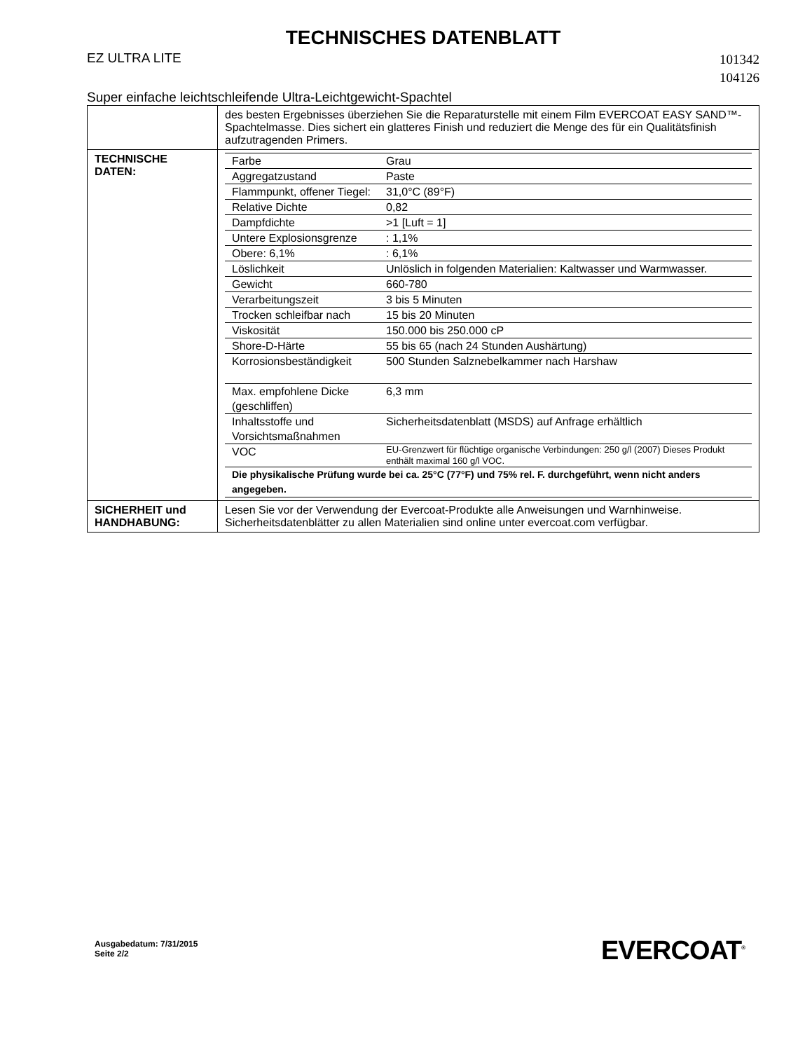TECHNISCHES DATENBLATT
EZ ULTRA LITE
101342
104126
Super einfache leichtschleifende Ultra-Leichtgewicht-Spachtel
| | des besten Ergebnisses überziehen Sie die Reparaturstelle mit einem Film EVERCOAT EASY SAND™-Spachtelmasse. Dies sichert ein glatteres Finish und reduziert die Menge des für ein Qualitätsfinish aufzutragenden Primers. |
| TECHNISCHE DATEN: | / Farbe / Grau / / Aggregatzustand / Paste / / Flammpunkt, offener Tiegel: / 31,0°C (89°F) / / Relative Dichte / 0,82 / / Dampfdichte / >1 [Luft = 1] / / Untere Explosionsgrenze / : 1,1% / / Obere: 6,1% / : 6,1% / / Löslichkeit / Unlöslich in folgenden Materialien: Kaltwasser und Warmwasser. / / Gewicht / 660-780 / / Verarbeitungszeit / 3 bis 5 Minuten / / Trocken schleifbar nach / 15 bis 20 Minuten / / Viskosität / 150.000 bis 250.000 cP / / Shore-D-Härte / 55 bis 65 (nach 24 Stunden Aushärtung) / / Korrosionsbeständigkeit / 500 Stunden Salznebelkammer nach Harshaw / / Max. empfohlene Dicke (geschliffen) / 6,3 mm / / Inhaltsstoffe und Vorsichtsmaßnahmen / Sicherheitsdatenblatt (MSDS) auf Anfrage erhältlich / / VOC / EU-Grenzwert für flüchtige organische Verbindungen: 250 g/l (2007) Dieses Produkt enthält maximal 160 g/l VOC. / / Die physikalische Prüfung wurde bei ca. 25°C (77°F) und 75% rel. F. durchgeführt, wenn nicht anders angegeben. / / |
| SICHERHEIT und HANDHABUNG: | Lesen Sie vor der Verwendung der Evercoat-Produkte alle Anweisungen und Warnhinweise. Sicherheitsdatenblätter zu allen Materialien sind online unter evercoat.com verfügbar. |
Ausgabedatum: 7/31/2015
Seite 2/2
EVERCOAT<sup>®</sup>